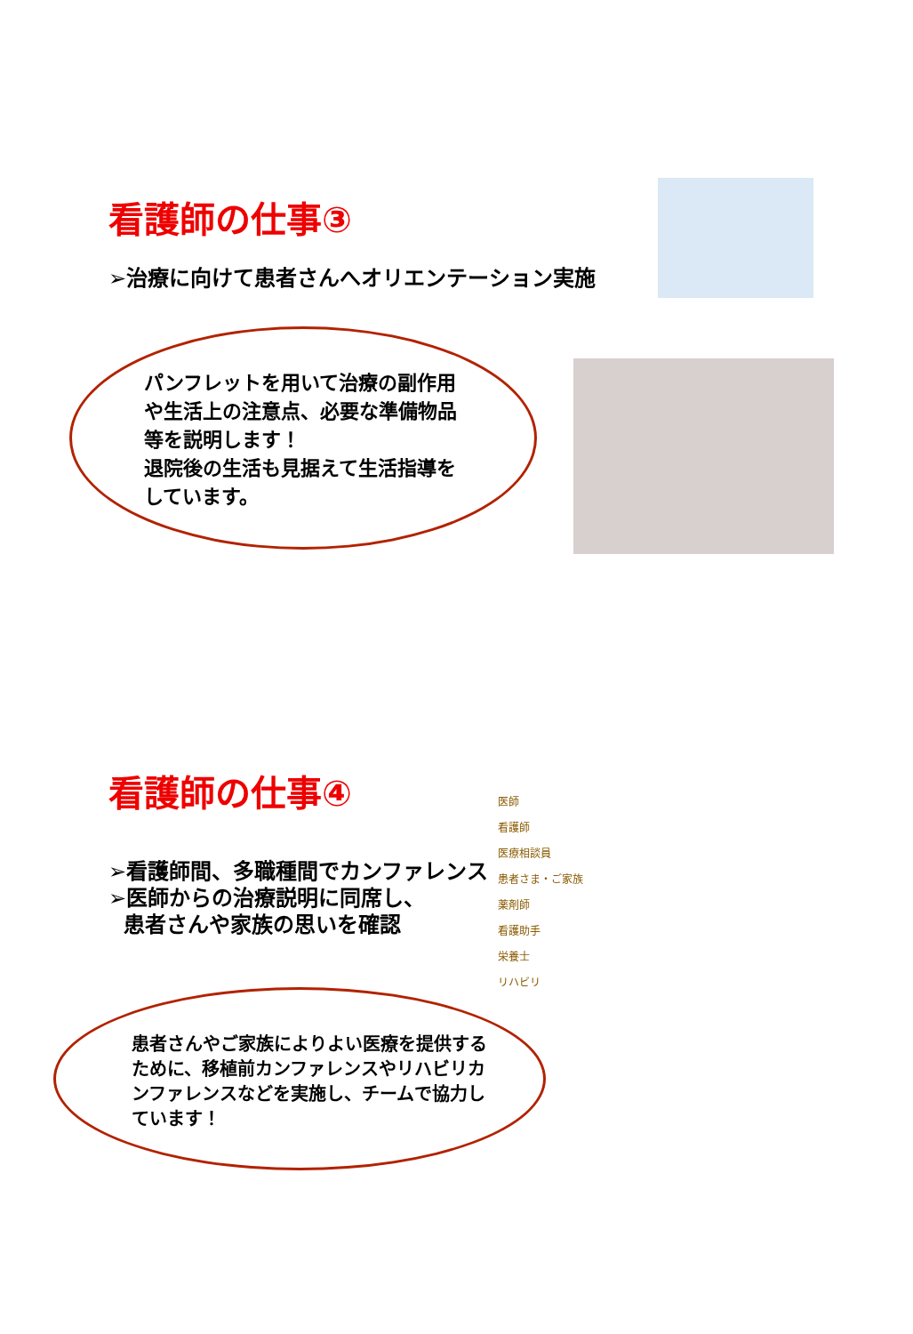看護師の仕事③
➢治療に向けて患者さんへオリエンテーション実施
パンフレットを用いて治療の副作用や生活上の注意点、必要な準備物品等を説明します！
退院後の生活も見据えて生活指導をしています。
看護師の仕事④
➢看護師間、多職種間でカンファレンス
➢医師からの治療説明に同席し、
患者さんや家族の思いを確認
患者さんやご家族によりよい医療を提供するために、移植前カンファレンスやリハビリカンファレンスなどを実施し、チームで協力しています！
医師
看護師
医療相談員
患者さま・ご家族
薬剤師
看護助手
栄養士
リハビリ